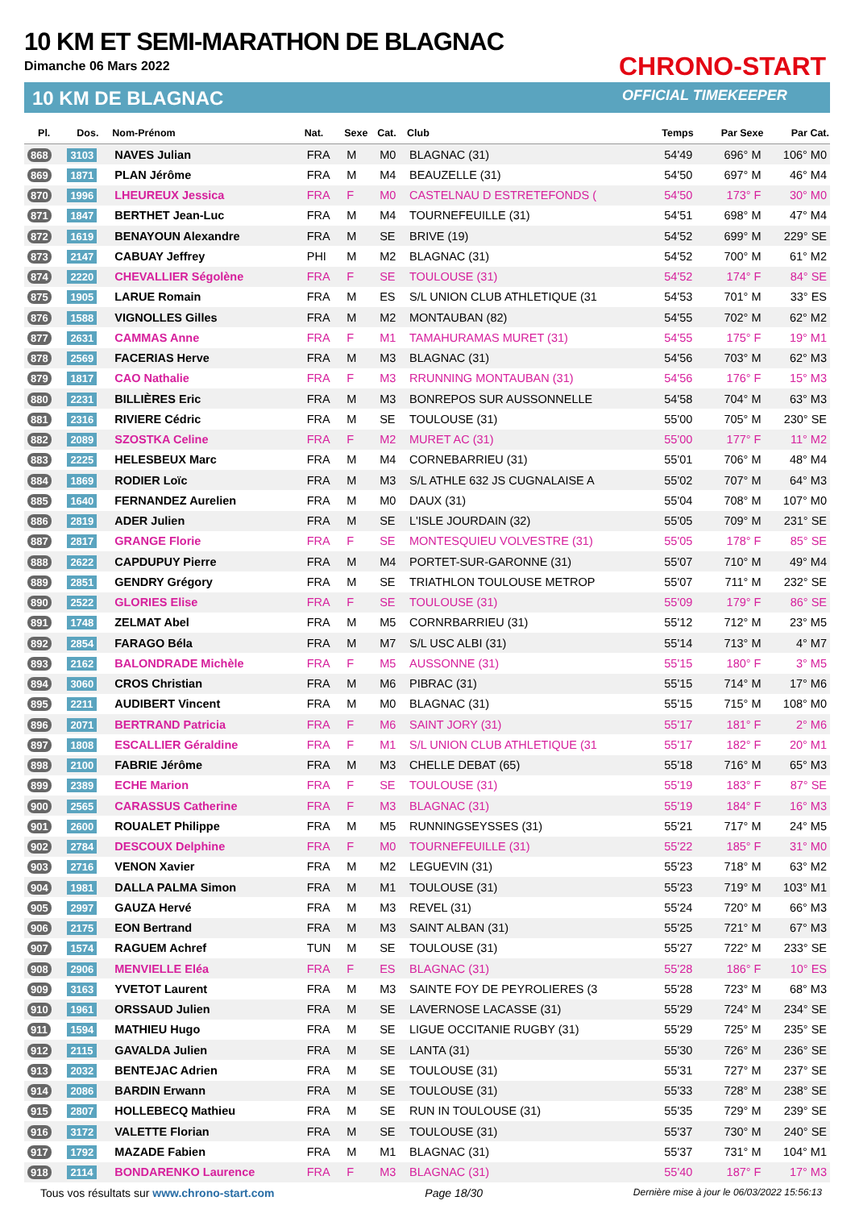10 KM ET SEMI-MARATHON DE BLAGNAC
Dimanche 06 Mars 2022
10 KM DE BLAGNAC
CHRONO-START
OFFICIAL TIMEKEEPER
| Pl. | Dos. | Nom-Prénom | Nat. | Sexe | Cat. | Club | Temps | Par Sexe | Par Cat. |
| --- | --- | --- | --- | --- | --- | --- | --- | --- | --- |
| 868 | 3103 | NAVES Julian | FRA | M | M0 | BLAGNAC (31) | 54'49 | 696° M | 106° M0 |
| 869 | 1871 | PLAN Jérôme | FRA | M | M4 | BEAUZELLE (31) | 54'50 | 697° M | 46° M4 |
| 870 | 1996 | LHEUREUX Jessica | FRA | F | M0 | CASTELNAU D ESTRETEFONDS ( | 54'50 | 173° F | 30° M0 |
| 871 | 1847 | BERTHET Jean-Luc | FRA | M | M4 | TOURNEFEUILLE (31) | 54'51 | 698° M | 47° M4 |
| 872 | 1619 | BENAYOUN Alexandre | FRA | M | SE | BRIVE (19) | 54'52 | 699° M | 229° SE |
| 873 | 2147 | CABUAY Jeffrey | PHI | M | M2 | BLAGNAC (31) | 54'52 | 700° M | 61° M2 |
| 874 | 2220 | CHEVALLIER Ségolène | FRA | F | SE | TOULOUSE (31) | 54'52 | 174° F | 84° SE |
| 875 | 1905 | LARUE Romain | FRA | M | ES | S/L UNION CLUB ATHLETIQUE (31 | 54'53 | 701° M | 33° ES |
| 876 | 1588 | VIGNOLLES Gilles | FRA | M | M2 | MONTAUBAN (82) | 54'55 | 702° M | 62° M2 |
| 877 | 2631 | CAMMAS Anne | FRA | F | M1 | TAMAHURAMAS MURET (31) | 54'55 | 175° F | 19° M1 |
| 878 | 2569 | FACERIAS Herve | FRA | M | M3 | BLAGNAC (31) | 54'56 | 703° M | 62° M3 |
| 879 | 1817 | CAO Nathalie | FRA | F | M3 | RRUNNING MONTAUBAN (31) | 54'56 | 176° F | 15° M3 |
| 880 | 2231 | BILLIÈRES Eric | FRA | M | M3 | BONREPOS SUR AUSSONNELLE | 54'58 | 704° M | 63° M3 |
| 881 | 2316 | RIVIERE Cédric | FRA | M | SE | TOULOUSE (31) | 55'00 | 705° M | 230° SE |
| 882 | 2089 | SZOSTKA Celine | FRA | F | M2 | MURET AC (31) | 55'00 | 177° F | 11° M2 |
| 883 | 2225 | HELESBEUX Marc | FRA | M | M4 | CORNEBARRIEU (31) | 55'01 | 706° M | 48° M4 |
| 884 | 1869 | RODIER Loïc | FRA | M | M3 | S/L ATHLE 632 JS CUGNALAISE A | 55'02 | 707° M | 64° M3 |
| 885 | 1640 | FERNANDEZ Aurelien | FRA | M | M0 | DAUX (31) | 55'04 | 708° M | 107° M0 |
| 886 | 2819 | ADER Julien | FRA | M | SE | L'ISLE JOURDAIN (32) | 55'05 | 709° M | 231° SE |
| 887 | 2817 | GRANGE Florie | FRA | F | SE | MONTESQUIEU VOLVESTRE (31) | 55'05 | 178° F | 85° SE |
| 888 | 2622 | CAPDUPUY Pierre | FRA | M | M4 | PORTET-SUR-GARONNE (31) | 55'07 | 710° M | 49° M4 |
| 889 | 2851 | GENDRY Grégory | FRA | M | SE | TRIATHLON TOULOUSE METROP | 55'07 | 711° M | 232° SE |
| 890 | 2522 | GLORIES Elise | FRA | F | SE | TOULOUSE (31) | 55'09 | 179° F | 86° SE |
| 891 | 1748 | ZELMAT Abel | FRA | M | M5 | CORNRBARRIEU (31) | 55'12 | 712° M | 23° M5 |
| 892 | 2854 | FARAGO Béla | FRA | M | M7 | S/L USC ALBI (31) | 55'14 | 713° M | 4° M7 |
| 893 | 2162 | BALONDRADE Michèle | FRA | F | M5 | AUSSONNE (31) | 55'15 | 180° F | 3° M5 |
| 894 | 3060 | CROS Christian | FRA | M | M6 | PIBRAC (31) | 55'15 | 714° M | 17° M6 |
| 895 | 2211 | AUDIBERT Vincent | FRA | M | M0 | BLAGNAC (31) | 55'15 | 715° M | 108° M0 |
| 896 | 2071 | BERTRAND Patricia | FRA | F | M6 | SAINT JORY (31) | 55'17 | 181° F | 2° M6 |
| 897 | 1808 | ESCALLIER Géraldine | FRA | F | M1 | S/L UNION CLUB ATHLETIQUE (31 | 55'17 | 182° F | 20° M1 |
| 898 | 2100 | FABRIE Jérôme | FRA | M | M3 | CHELLE DEBAT (65) | 55'18 | 716° M | 65° M3 |
| 899 | 2389 | ECHE Marion | FRA | F | SE | TOULOUSE (31) | 55'19 | 183° F | 87° SE |
| 900 | 2565 | CARASSUS Catherine | FRA | F | M3 | BLAGNAC (31) | 55'19 | 184° F | 16° M3 |
| 901 | 2600 | ROUALET Philippe | FRA | M | M5 | RUNNINGSEYSSES (31) | 55'21 | 717° M | 24° M5 |
| 902 | 2784 | DESCOUX Delphine | FRA | F | M0 | TOURNEFEUILLE (31) | 55'22 | 185° F | 31° M0 |
| 903 | 2716 | VENON Xavier | FRA | M | M2 | LEGUEVIN (31) | 55'23 | 718° M | 63° M2 |
| 904 | 1981 | DALLA PALMA Simon | FRA | M | M1 | TOULOUSE (31) | 55'23 | 719° M | 103° M1 |
| 905 | 2997 | GAUZA Hervé | FRA | M | M3 | REVEL (31) | 55'24 | 720° M | 66° M3 |
| 906 | 2175 | EON Bertrand | FRA | M | M3 | SAINT ALBAN (31) | 55'25 | 721° M | 67° M3 |
| 907 | 1574 | RAGUEM Achref | TUN | M | SE | TOULOUSE (31) | 55'27 | 722° M | 233° SE |
| 908 | 2906 | MENVIELLE Eléa | FRA | F | ES | BLAGNAC (31) | 55'28 | 186° F | 10° ES |
| 909 | 3163 | YVETOT Laurent | FRA | M | M3 | SAINTE FOY DE PEYROLIERES (3 | 55'28 | 723° M | 68° M3 |
| 910 | 1961 | ORSSAUD Julien | FRA | M | SE | LAVERNOSE LACASSE (31) | 55'29 | 724° M | 234° SE |
| 911 | 1594 | MATHIEU Hugo | FRA | M | SE | LIGUE OCCITANIE RUGBY (31) | 55'29 | 725° M | 235° SE |
| 912 | 2115 | GAVALDA Julien | FRA | M | SE | LANTA (31) | 55'30 | 726° M | 236° SE |
| 913 | 2032 | BENTEJAC Adrien | FRA | M | SE | TOULOUSE (31) | 55'31 | 727° M | 237° SE |
| 914 | 2086 | BARDIN Erwann | FRA | M | SE | TOULOUSE (31) | 55'33 | 728° M | 238° SE |
| 915 | 2807 | HOLLEBECQ Mathieu | FRA | M | SE | RUN IN TOULOUSE (31) | 55'35 | 729° M | 239° SE |
| 916 | 3172 | VALETTE Florian | FRA | M | SE | TOULOUSE (31) | 55'37 | 730° M | 240° SE |
| 917 | 1792 | MAZADE Fabien | FRA | M | M1 | BLAGNAC (31) | 55'37 | 731° M | 104° M1 |
| 918 | 2114 | BONDARENKO Laurence | FRA | F | M3 | BLAGNAC (31) | 55'40 | 187° F | 17° M3 |
Tous vos résultats sur www.chrono-start.com Page 18/30 Dernière mise à jour le 06/03/2022 15:56:13